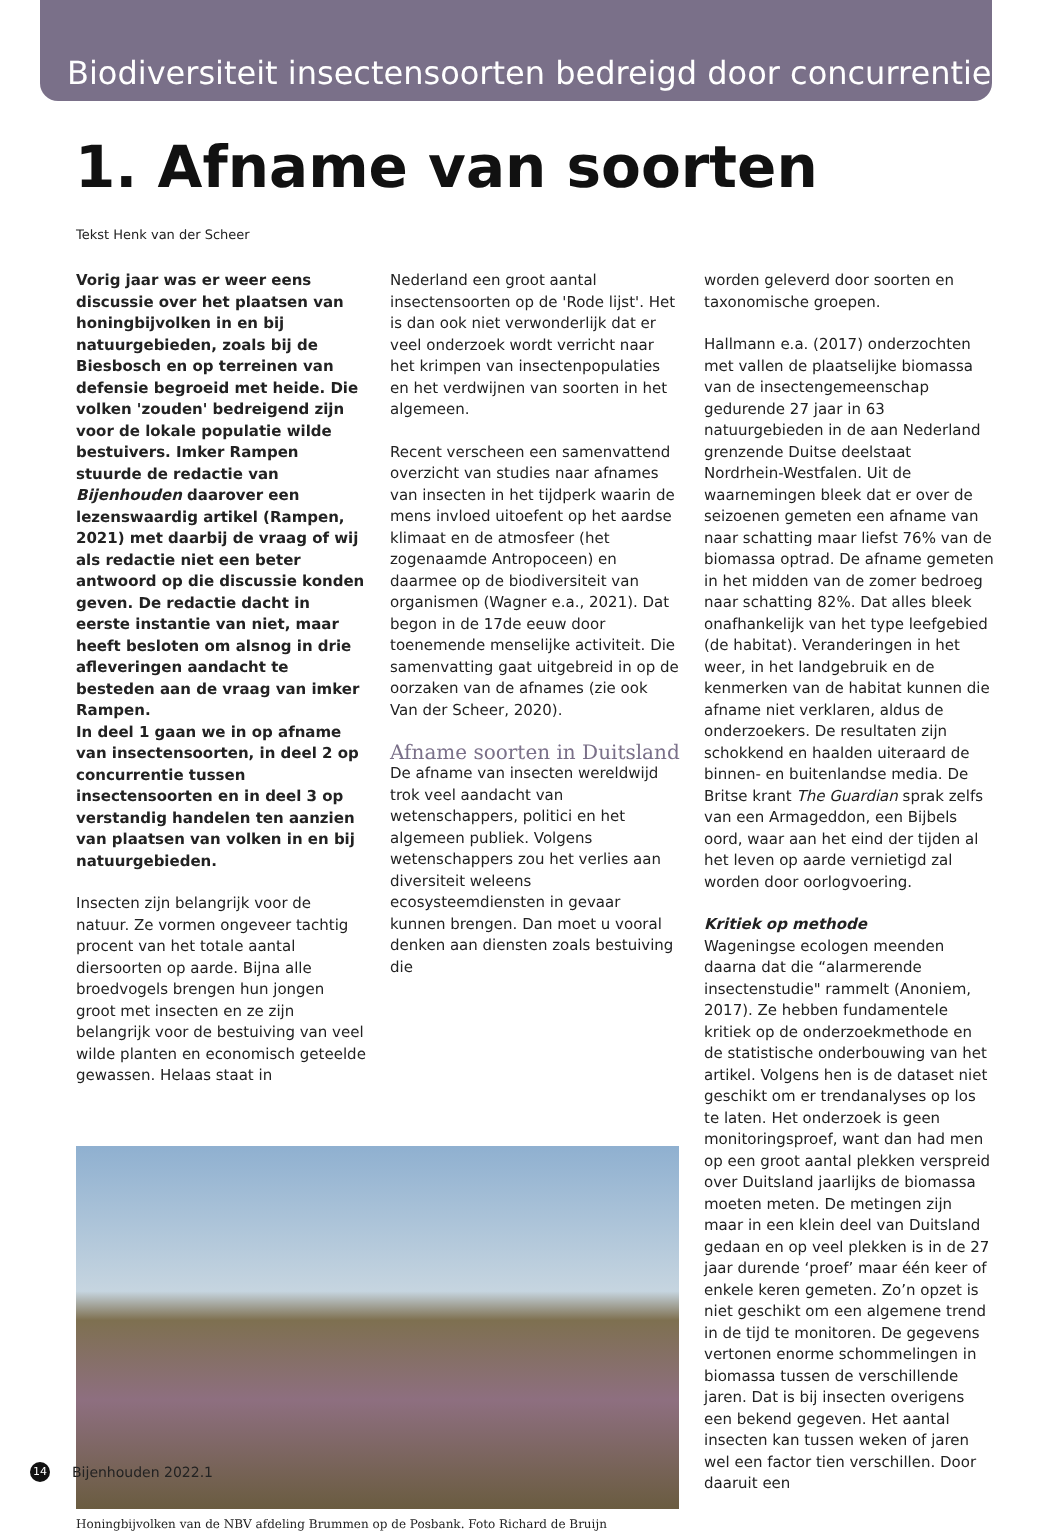Biodiversiteit insectensoorten bedreigd door concurrentie
1. Afname van soorten
Tekst Henk van der Scheer
Vorig jaar was er weer eens discussie over het plaatsen van honingbijvolken in en bij natuurgebieden, zoals bij de Biesbosch en op terreinen van defensie begroeid met heide. Die volken 'zouden' bedreigend zijn voor de lokale populatie wilde bestuivers. Imker Rampen stuurde de redactie van Bijenhouden daarover een lezenswaardig artikel (Rampen, 2021) met daarbij de vraag of wij als redactie niet een beter antwoord op die discussie konden geven. De redactie dacht in eerste instantie van niet, maar heeft besloten om alsnog in drie afleveringen aandacht te besteden aan de vraag van imker Rampen.
In deel 1 gaan we in op afname van insectensoorten, in deel 2 op concurrentie tussen insectensoorten en in deel 3 op verstandig handelen ten aanzien van plaatsen van volken in en bij natuurgebieden.
Insecten zijn belangrijk voor de natuur. Ze vormen ongeveer tachtig procent van het totale aantal diersoorten op aarde. Bijna alle broedvogels brengen hun jongen groot met insecten en ze zijn belangrijk voor de bestuiving van veel wilde planten en economisch geteelde gewassen. Helaas staat in
Nederland een groot aantal insectensoorten op de 'Rode lijst'. Het is dan ook niet verwonderlijk dat er veel onderzoek wordt verricht naar het krimpen van insectenpopulaties en het verdwijnen van soorten in het algemeen.
Recent verscheen een samenvattend overzicht van studies naar afnames van insecten in het tijdperk waarin de mens invloed uitoefent op het aardse klimaat en de atmosfeer (het zogenaamde Antropoceen) en daarmee op de biodiversiteit van organismen (Wagner e.a., 2021). Dat begon in de 17de eeuw door toenemende menselijke activiteit. Die samenvatting gaat uitgebreid in op de oorzaken van de afnames (zie ook Van der Scheer, 2020).
Afname soorten in Duitsland
De afname van insecten wereldwijd trok veel aandacht van wetenschappers, politici en het algemeen publiek. Volgens wetenschappers zou het verlies aan diversiteit weleens ecosysteemdiensten in gevaar kunnen brengen. Dan moet u vooral denken aan diensten zoals bestuiving die
Honingbijvolken van de NBV afdeling Brummen op de Posbank. Foto Richard de Bruijn
worden geleverd door soorten en taxonomische groepen.
Hallmann e.a. (2017) onderzochten met vallen de plaatselijke biomassa van de insectengemeenschap gedurende 27 jaar in 63 natuurgebieden in de aan Nederland grenzende Duitse deelstaat Nordrhein-Westfalen. Uit de waarnemingen bleek dat er over de seizoenen gemeten een afname van naar schatting maar liefst 76% van de biomassa optrad. De afname gemeten in het midden van de zomer bedroeg naar schatting 82%. Dat alles bleek onafhankelijk van het type leefgebied (de habitat). Veranderingen in het weer, in het landgebruik en de kenmerken van de habitat kunnen die afname niet verklaren, aldus de onderzoekers. De resultaten zijn schokkend en haalden uiteraard de binnen- en buitenlandse media. De Britse krant The Guardian sprak zelfs van een Armageddon, een Bijbels oord, waar aan het eind der tijden al het leven op aarde vernietigd zal worden door oorlogvoering.
Kritiek op methode
Wageningse ecologen meenden daarna dat die “alarmerende insectenstudie" rammelt (Anoniem, 2017). Ze hebben fundamentele kritiek op de onderzoekmethode en de statistische onderbouwing van het artikel. Volgens hen is de dataset niet geschikt om er trendanalyses op los te laten. Het onderzoek is geen monitoringsproef, want dan had men op een groot aantal plekken verspreid over Duitsland jaarlijks de biomassa moeten meten. De metingen zijn maar in een klein deel van Duitsland gedaan en op veel plekken is in de 27 jaar durende ‘proef’ maar één keer of enkele keren gemeten. Zo’n opzet is niet geschikt om een algemene trend in de tijd te monitoren. De gegevens vertonen enorme schommelingen in biomassa tussen de verschillende jaren. Dat is bij insecten overigens een bekend gegeven. Het aantal insecten kan tussen weken of jaren wel een factor tien verschillen. Door daaruit een
14 Bijenhouden 2022.1